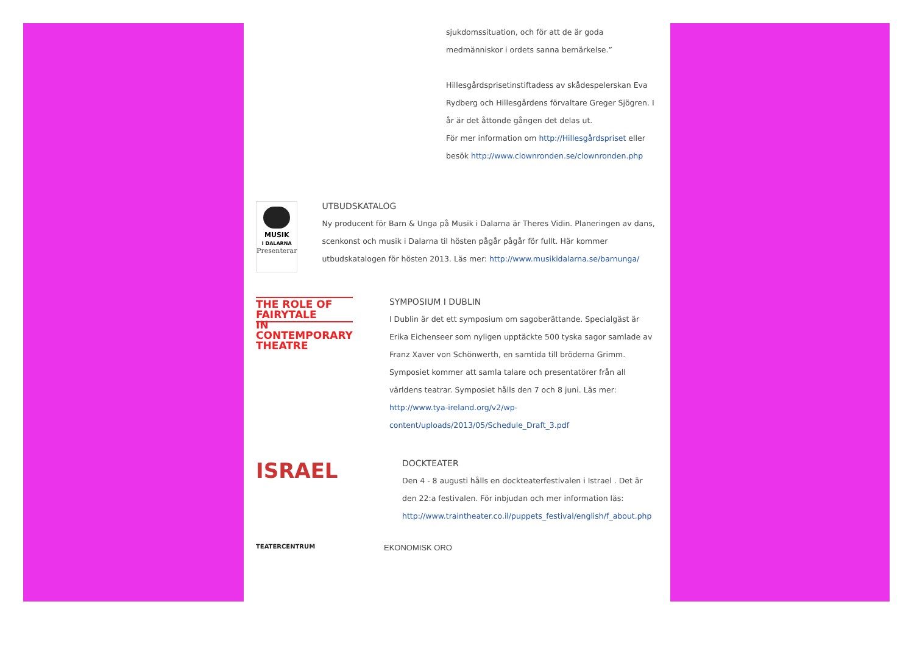sjukdomssituation, och för att de är goda medmänniskor i ordets sanna bemärkelse.”
Hillesgårdsprisetinstiftadess av skådespelerskan Eva Rydberg och Hillesgårdens förvaltare Greger Sjögren. I år är det åttonde gången det delas ut.
För mer information om http://Hillesgårdspriset eller besök http://www.clownronden.se/clownronden.php
MUSIK
I DALARNA
Presenterar
UTBUDSKATALOG
Ny producent för Barn & Unga på Musik i Dalarna är Theres Vidin. Planeringen av dans, scenkonst och musik i Dalarna til hösten pågår pågår för fullt. Här kommer utbudskatalogen för hösten 2013. Läs mer: http://www.musikidalarna.se/barnunga/
THE ROLE OF FAIRYTALE
IN CONTEMPORARY THEATRE
SYMPOSIUM I DUBLIN
I Dublin är det ett symposium om sagoberättande. Specialgäst är Erika Eichenseer som nyligen upptäckte 500 tyska sagor samlade av Franz Xaver von Schönwerth, en samtida till bröderna Grimm. Symposiet kommer att samla talare och presentatörer från all världens teatrar. Symposiet hålls den 7 och 8 juni. Läs mer: http://www.tya-ireland.org/v2/wp-content/uploads/2013/05/Schedule_Draft_3.pdf
ISRAEL
DOCKTEATER
Den 4 - 8 augusti hålls en dockteaterfestivalen i Istrael . Det är den 22:a festivalen. För inbjudan och mer information läs: http://www.traintheater.co.il/puppets_festival/english/f_about.php
TEATERCENTRUM
EKONOMISK ORO